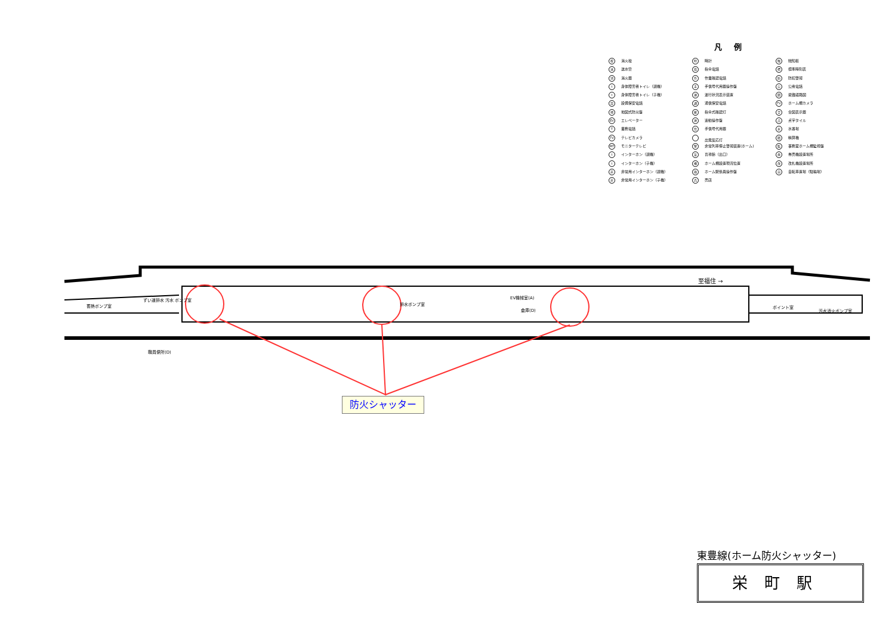凡例
栓消火栓
送送水管
消消火器
t身体障害者トイレ（親機）
t身体障害者トイレ（子機）
設設備保安電話
地地図式防災盤
EV エレベーター
T業務電話
TV テレビカメラ
MT モニターテレビ
tインターホン（親機）
tインターホン（子機）
非非常用インターホン（親機）
非非常用インターホン（子機）
時時計
指指令電話
作作業確認電話
手手信号代用器操作盤
運運行状況表示装置
通通信保安電話
確指令式確認灯
連連動操作盤
信手信号代用器
出発反応灯
警非常列車停止警報装置(ホーム)
盲盲導鈴（出口）
柵ホーム柵設置現況位置
操ホーム駅係員操作盤
売売店
触触知板
標標準時刻表
防防犯警報
公公衆電話
図避難経路図
TV ホーム柵カメラ
合合図表示器
点点字タイル
水水番場
精精算機
監事務室ホーム柵監視盤
券券売機設置場所
改改札機設置場所
自自転車置場（駐輪場）
至福住 →
蓄熱ポンプ室
ずい道排水 汚水 ポンプ室
排水ポンプ室
EV機械室(A)
倉庫(D)
ポイント室
汚水消火ポンプ室
職員便所(D)
防火シャッター
東豊線(ホーム防火シャッター)
栄町駅